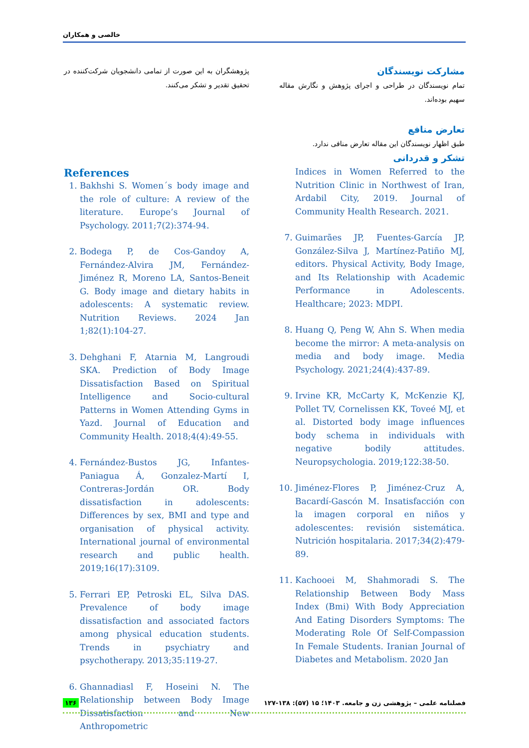خالصی و همکاران
مشارکت نویسندگان
تمام نویسندگان در طراحی و اجرای پژوهش و نگارش مقاله سهیم بوده‌اند.
تعارض منافع
طبق اظهار نویسندگان این مقاله تعارض منافی ندارد.
تشکر و قدردانی
Indices in Women Referred to the Nutrition Clinic in Northwest of Iran, Ardabil City, 2019. Journal of Community Health Research. 2021.
7. Guimarães JP, Fuentes-García JP, González-Silva J, Martínez-Patiño MJ, editors. Physical Activity, Body Image, and Its Relationship with Academic Performance in Adolescents. Healthcare; 2023: MDPI.
8. Huang Q, Peng W, Ahn S. When media become the mirror: A meta-analysis on media and body image. Media Psychology. 2021;24(4):437-89.
9. Irvine KR, McCarty K, McKenzie KJ, Pollet TV, Cornelissen KK, Toveé MJ, et al. Distorted body image influences body schema in individuals with negative bodily attitudes. Neuropsychologia. 2019;122:38-50.
10. Jiménez-Flores P, Jiménez-Cruz A, Bacardí-Gascón M. Insatisfacción con la imagen corporal en niños y adolescentes: revisión sistemática. Nutrición hospitalaria. 2017;34(2):479-89.
11. Kachooei M, Shahmoradi S. The Relationship Between Body Mass Index (Bmi) With Body Appreciation And Eating Disorders Symptoms: The Moderating Role Of Self-Compassion In Female Students. Iranian Journal of Diabetes and Metabolism. 2020 Jan
پژوهشگران به این صورت از تمامی دانشجویان شرکت‌کننده در تحقیق تقدیر و تشکر می‌کنند.
References
1. Bakhshi S. Women´s body image and the role of culture: A review of the literature. Europe’s Journal of Psychology. 2011;7(2):374-94.
2. Bodega P, de Cos-Gandoy A, Fernández-Alvira JM, Fernández-Jiménez R, Moreno LA, Santos-Beneit G. Body image and dietary habits in adolescents: A systematic review. Nutrition Reviews. 2024 Jan 1;82(1):104-27.
3. Dehghani F, Atarnia M, Langroudi SKA. Prediction of Body Image Dissatisfaction Based on Spiritual Intelligence and Socio-cultural Patterns in Women Attending Gyms in Yazd. Journal of Education and Community Health. 2018;4(4):49-55.
4. Fernández-Bustos JG, Infantes-Paniagua Á, Gonzalez-Martí I, Contreras-Jordán OR. Body dissatisfaction in adolescents: Differences by sex, BMI and type and organisation of physical activity. International journal of environmental research and public health. 2019;16(17):3109.
5. Ferrari EP, Petroski EL, Silva DAS. Prevalence of body image dissatisfaction and associated factors among physical education students. Trends in psychiatry and psychotherapy. 2013;35:119-27.
6. Ghannadiasl F, Hoseini N. The Relationship between Body Image Dissatisfaction and New Anthropometric
۱۳۶ فصلنامه علمی – پژوهشی زن و جامعه. ۱۴۰۳؛ ۱۵ (۵۷): ۱۳۸-۱۲۷